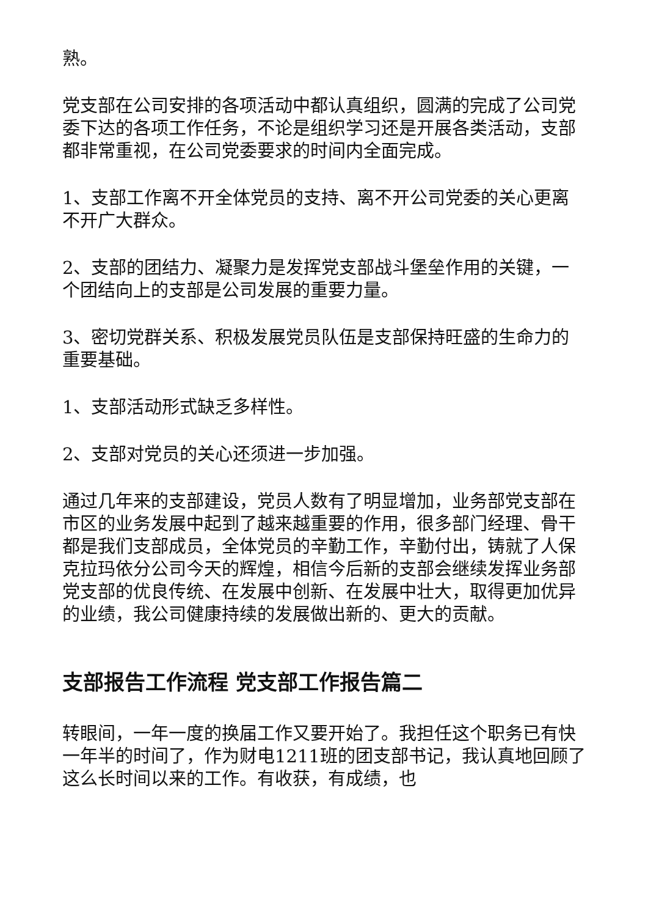熟。
党支部在公司安排的各项活动中都认真组织，圆满的完成了公司党委下达的各项工作任务，不论是组织学习还是开展各类活动，支部都非常重视，在公司党委要求的时间内全面完成。
1、支部工作离不开全体党员的支持、离不开公司党委的关心更离不开广大群众。
2、支部的团结力、凝聚力是发挥党支部战斗堡垒作用的关键，一个团结向上的支部是公司发展的重要力量。
3、密切党群关系、积极发展党员队伍是支部保持旺盛的生命力的重要基础。
1、支部活动形式缺乏多样性。
2、支部对党员的关心还须进一步加强。
通过几年来的支部建设，党员人数有了明显增加，业务部党支部在市区的业务发展中起到了越来越重要的作用，很多部门经理、骨干都是我们支部成员，全体党员的辛勤工作，辛勤付出，铸就了人保克拉玛依分公司今天的辉煌，相信今后新的支部会继续发挥业务部党支部的优良传统、在发展中创新、在发展中壮大，取得更加优异的业绩，我公司健康持续的发展做出新的、更大的贡献。
支部报告工作流程 党支部工作报告篇二
转眼间，一年一度的换届工作又要开始了。我担任这个职务已有快一年半的时间了，作为财电1211班的团支部书记，我认真地回顾了这么长时间以来的工作。有收获，有成绩，也